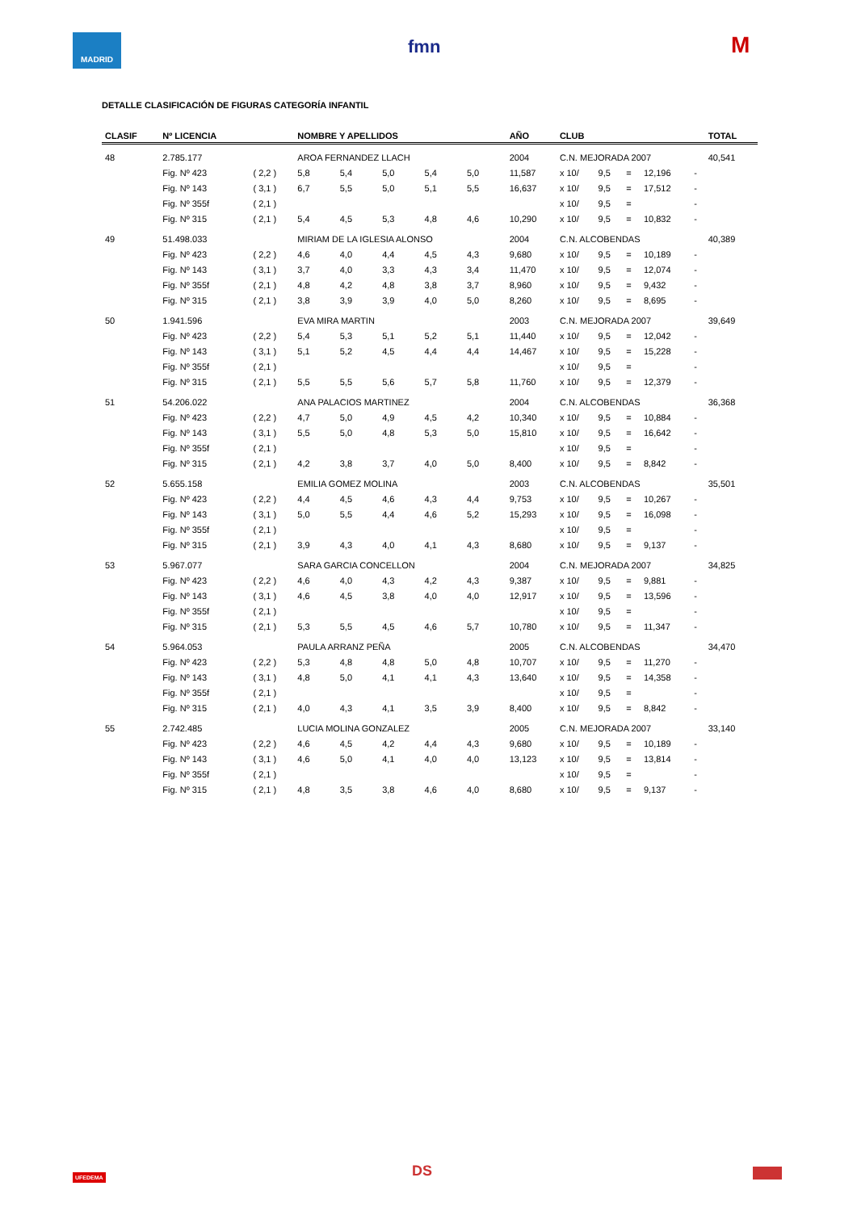MADRID fmn M
DETALLE CLASIFICACIÓN DE FIGURAS CATEGORÍA INFANTIL
| CLASIF | Nº LICENCIA | | NOMBRE Y APELLIDOS | | | | | AÑO | CLUB | | | | | TOTAL |
| --- | --- | --- | --- | --- | --- | --- | --- | --- | --- | --- | --- | --- | --- | --- |
| 48 | 2.785.177 | | AROA FERNANDEZ LLACH | | | | | 2004 | C.N. MEJORADA 2007 | | | | | 40,541 |
| | Fig. Nº 423 | ( 2,2 ) | 5,8 | 5,4 | 5,0 | 5,4 | 5,0 | 11,587 | x 10/ | 9,5 | = | 12,196 | - | |
| | Fig. Nº 143 | ( 3,1 ) | 6,7 | 5,5 | 5,0 | 5,1 | 5,5 | 16,637 | x 10/ | 9,5 | = | 17,512 | - | |
| | Fig. Nº 355f | ( 2,1 ) | | | | | | | x 10/ | 9,5 | = | | - | |
| | Fig. Nº 315 | ( 2,1 ) | 5,4 | 4,5 | 5,3 | 4,8 | 4,6 | 10,290 | x 10/ | 9,5 | = | 10,832 | - | |
| 49 | 51.498.033 | | MIRIAM DE LA IGLESIA ALONSO | | | | | 2004 | C.N. ALCOBENDAS | | | | | 40,389 |
| | Fig. Nº 423 | ( 2,2 ) | 4,6 | 4,0 | 4,4 | 4,5 | 4,3 | 9,680 | x 10/ | 9,5 | = | 10,189 | - | |
| | Fig. Nº 143 | ( 3,1 ) | 3,7 | 4,0 | 3,3 | 4,3 | 3,4 | 11,470 | x 10/ | 9,5 | = | 12,074 | - | |
| | Fig. Nº 355f | ( 2,1 ) | 4,8 | 4,2 | 4,8 | 3,8 | 3,7 | 8,960 | x 10/ | 9,5 | = | 9,432 | - | |
| | Fig. Nº 315 | ( 2,1 ) | 3,8 | 3,9 | 3,9 | 4,0 | 5,0 | 8,260 | x 10/ | 9,5 | = | 8,695 | - | |
| 50 | 1.941.596 | | EVA MIRA MARTIN | | | | | 2003 | C.N. MEJORADA 2007 | | | | | 39,649 |
| | Fig. Nº 423 | ( 2,2 ) | 5,4 | 5,3 | 5,1 | 5,2 | 5,1 | 11,440 | x 10/ | 9,5 | = | 12,042 | - | |
| | Fig. Nº 143 | ( 3,1 ) | 5,1 | 5,2 | 4,5 | 4,4 | 4,4 | 14,467 | x 10/ | 9,5 | = | 15,228 | - | |
| | Fig. Nº 355f | ( 2,1 ) | | | | | | | x 10/ | 9,5 | = | | - | |
| | Fig. Nº 315 | ( 2,1 ) | 5,5 | 5,5 | 5,6 | 5,7 | 5,8 | 11,760 | x 10/ | 9,5 | = | 12,379 | - | |
| 51 | 54.206.022 | | ANA PALACIOS MARTINEZ | | | | | 2004 | C.N. ALCOBENDAS | | | | | 36,368 |
| | Fig. Nº 423 | ( 2,2 ) | 4,7 | 5,0 | 4,9 | 4,5 | 4,2 | 10,340 | x 10/ | 9,5 | = | 10,884 | - | |
| | Fig. Nº 143 | ( 3,1 ) | 5,5 | 5,0 | 4,8 | 5,3 | 5,0 | 15,810 | x 10/ | 9,5 | = | 16,642 | - | |
| | Fig. Nº 355f | ( 2,1 ) | | | | | | | x 10/ | 9,5 | = | | - | |
| | Fig. Nº 315 | ( 2,1 ) | 4,2 | 3,8 | 3,7 | 4,0 | 5,0 | 8,400 | x 10/ | 9,5 | = | 8,842 | - | |
| 52 | 5.655.158 | | EMILIA GOMEZ MOLINA | | | | | 2003 | C.N. ALCOBENDAS | | | | | 35,501 |
| | Fig. Nº 423 | ( 2,2 ) | 4,4 | 4,5 | 4,6 | 4,3 | 4,4 | 9,753 | x 10/ | 9,5 | = | 10,267 | - | |
| | Fig. Nº 143 | ( 3,1 ) | 5,0 | 5,5 | 4,4 | 4,6 | 5,2 | 15,293 | x 10/ | 9,5 | = | 16,098 | - | |
| | Fig. Nº 355f | ( 2,1 ) | | | | | | | x 10/ | 9,5 | = | | - | |
| | Fig. Nº 315 | ( 2,1 ) | 3,9 | 4,3 | 4,0 | 4,1 | 4,3 | 8,680 | x 10/ | 9,5 | = | 9,137 | - | |
| 53 | 5.967.077 | | SARA GARCIA CONCELLON | | | | | 2004 | C.N. MEJORADA 2007 | | | | | 34,825 |
| | Fig. Nº 423 | ( 2,2 ) | 4,6 | 4,0 | 4,3 | 4,2 | 4,3 | 9,387 | x 10/ | 9,5 | = | 9,881 | - | |
| | Fig. Nº 143 | ( 3,1 ) | 4,6 | 4,5 | 3,8 | 4,0 | 4,0 | 12,917 | x 10/ | 9,5 | = | 13,596 | - | |
| | Fig. Nº 355f | ( 2,1 ) | | | | | | | x 10/ | 9,5 | = | | - | |
| | Fig. Nº 315 | ( 2,1 ) | 5,3 | 5,5 | 4,5 | 4,6 | 5,7 | 10,780 | x 10/ | 9,5 | = | 11,347 | - | |
| 54 | 5.964.053 | | PAULA ARRANZ PEÑA | | | | | 2005 | C.N. ALCOBENDAS | | | | | 34,470 |
| | Fig. Nº 423 | ( 2,2 ) | 5,3 | 4,8 | 4,8 | 5,0 | 4,8 | 10,707 | x 10/ | 9,5 | = | 11,270 | - | |
| | Fig. Nº 143 | ( 3,1 ) | 4,8 | 5,0 | 4,1 | 4,1 | 4,3 | 13,640 | x 10/ | 9,5 | = | 14,358 | - | |
| | Fig. Nº 355f | ( 2,1 ) | | | | | | | x 10/ | 9,5 | = | | - | |
| | Fig. Nº 315 | ( 2,1 ) | 4,0 | 4,3 | 4,1 | 3,5 | 3,9 | 8,400 | x 10/ | 9,5 | = | 8,842 | - | |
| 55 | 2.742.485 | | LUCIA MOLINA GONZALEZ | | | | | 2005 | C.N. MEJORADA 2007 | | | | | 33,140 |
| | Fig. Nº 423 | ( 2,2 ) | 4,6 | 4,5 | 4,2 | 4,4 | 4,3 | 9,680 | x 10/ | 9,5 | = | 10,189 | - | |
| | Fig. Nº 143 | ( 3,1 ) | 4,6 | 5,0 | 4,1 | 4,0 | 4,0 | 13,123 | x 10/ | 9,5 | = | 13,814 | - | |
| | Fig. Nº 355f | ( 2,1 ) | | | | | | | x 10/ | 9,5 | = | | - | |
| | Fig. Nº 315 | ( 2,1 ) | 4,8 | 3,5 | 3,8 | 4,6 | 4,0 | 8,680 | x 10/ | 9,5 | = | 9,137 | - | |
UFEDEMA DS